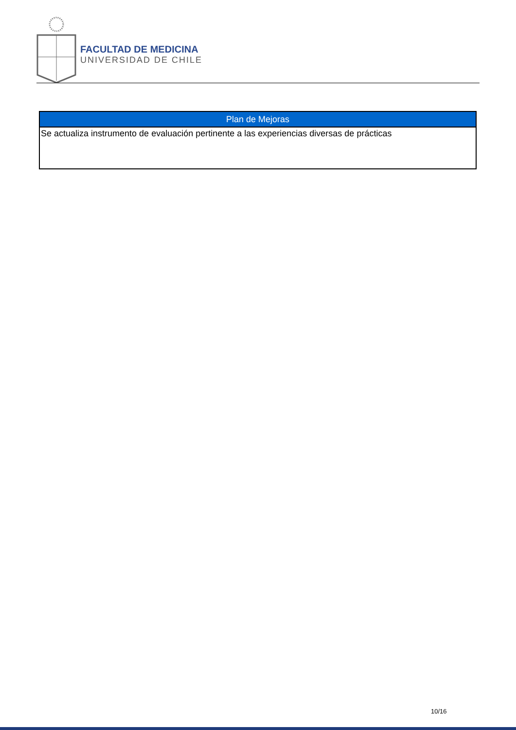FACULTAD DE MEDICINA
UNIVERSIDAD DE CHILE
| Plan de Mejoras |
| --- |
| Se actualiza instrumento de evaluación pertinente a las experiencias diversas de prácticas |
10/16